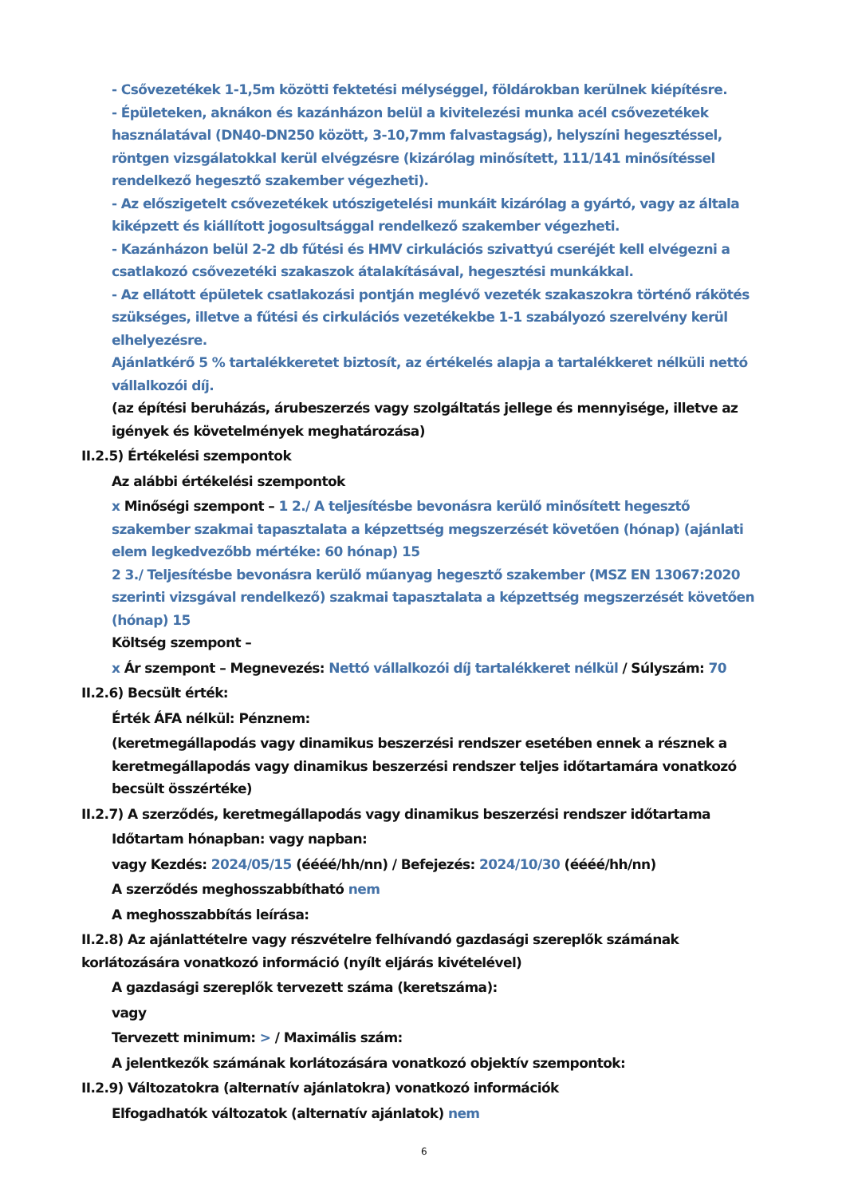- Csővezetékek 1-1,5m közötti fektetési mélységgel, földárokban kerülnek kiépítésre.
- Épületeken, aknákon és kazánházon belül a kivitelezési munka acél csővezetékek használatával (DN40-DN250 között, 3-10,7mm falvastagság), helyszíni hegesztéssel, röntgen vizsgálatokkal kerül elvégzésre (kizárólag minősített, 111/141 minősítéssel rendelkező hegesztő szakember végezheti).
- Az előszigetelt csővezetékek utószigetelési munkáit kizárólag a gyártó, vagy az általa kiképzett és kiállított jogosultsággal rendelkező szakember végezheti.
- Kazánházon belül 2-2 db fűtési és HMV cirkulációs szivattyú cseréjét kell elvégezni a csatlakozó csővezetéki szakaszok átalakításával, hegesztési munkákkal.
- Az ellátott épületek csatlakozási pontján meglévő vezeték szakaszokra történő rákötés szükséges, illetve a fűtési és cirkulációs vezetékekbe 1-1 szabályozó szerelvény kerül elhelyezésre.
Ajánlatkérő 5 % tartalékkeretet biztosít, az értékelés alapja a tartalékkeret nélküli nettó vállalkozói díj.
(az építési beruházás, árubeszerzés vagy szolgáltatás jellege és mennyisége, illetve az igények és követelmények meghatározása)
II.2.5) Értékelési szempontok
Az alábbi értékelési szempontok
x Minőségi szempont – 1 2./ A teljesítésbe bevonásra kerülő minősített hegesztő szakember szakmai tapasztalata a képzettség megszerzését követően (hónap) (ajánlati elem legkedvezőbb mértéke: 60 hónap) 15
2 3./ Teljesítésbe bevonásra kerülő műanyag hegesztő szakember (MSZ EN 13067:2020 szerinti vizsgával rendelkező) szakmai tapasztalata a képzettség megszerzését követően (hónap) 15
Költség szempont –
x Ár szempont – Megnevezés: Nettó vállalkozói díj tartalékkeret nélkül / Súlyszám: 70
II.2.6) Becsült érték:
Érték ÁFA nélkül: Pénznem:
(keretmegállapodás vagy dinamikus beszerzési rendszer esetében ennek a résznek a keretmegállapodás vagy dinamikus beszerzési rendszer teljes időtartamára vonatkozó becsült összértéke)
II.2.7) A szerződés, keretmegállapodás vagy dinamikus beszerzési rendszer időtartama
Időtartam hónapban: vagy napban:
vagy Kezdés: 2024/05/15 (éééé/hh/nn) / Befejezés: 2024/10/30 (éééé/hh/nn)
A szerződés meghosszabbítható nem
A meghosszabbítás leírása:
II.2.8) Az ajánlattételre vagy részvételre felhívandó gazdasági szereplők számának korlátozására vonatkozó információ (nyílt eljárás kivételével)
A gazdasági szereplők tervezett száma (keretszáma):
vagy
Tervezett minimum: > / Maximális szám:
A jelentkezők számának korlátozására vonatkozó objektív szempontok:
II.2.9) Változatokra (alternatív ajánlatokra) vonatkozó információk
Elfogadhatók változatok (alternatív ajánlatok) nem
6